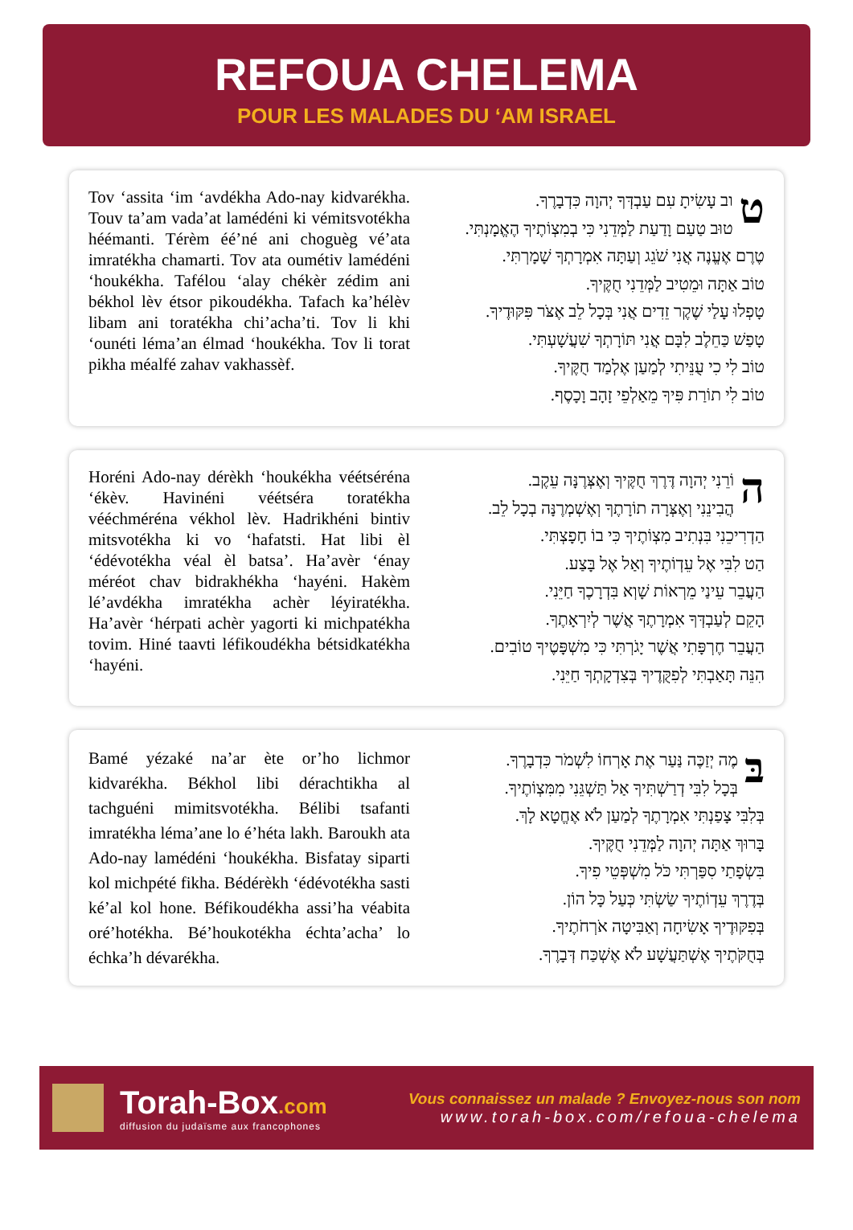REFOUA CHELEMA
POUR LES MALADES DU ‘AM ISRAEL
Tov ‘assita ‘im ‘avdékha Ado-nay kidvarékha. Touv ta’am vada’at lamédéni ki vémitsvotékha héémanti. Térèm éé’né ani choguèg vé’ata imratékha chamarti. Tov ata oumétiv lamédéni ‘houkékha. Tafélou ‘alay chékèr zédim ani békhol lèv étsor pikoudékha. Tafach ka’hélèv libam ani toratékha chi’acha’ti. Tov li khi ‘ounéti léma’an élmad ‘houkékha. Tov li torat pikha méalfé zahav vakhassèf.
טוב עָשִׂיתָ עִם עַבְדְּךָ יְהוָה כִּדְבָרֶךָ.
טוּב טַעַם וָדַעַת לַמְּדֵנִי כִּי בְמִצְוֹתֶיךָ הֶאֱמָנְתִּי.
טֶרֶם אֶעֱנֶה אֲנִי שֹׁגֵג וְעַתָּה אִמְרָתְךָ שָׁמָרְתִּי.
טוֹב אַתָּה וּמֵטִיב לַמְּדֵנִי חֻקֶּיךָ.
טָפְלוּ עָלַי שֶׁקֶר זֵדִים אֲנִי בְּכָל לֵב אֶצֹּר פִּקּוּדֶיךָ.
טָפַשׁ כַּחֵלֶב לִבָּם אֲנִי תּוֹרָתְךָ שִׁעֲשָׁעְתִּי.
טוֹב לִי כִי עֻנֵּיתִי לְמַעַן אֶלְמַד חֻקֶּיךָ.
טוֹב לִי תוֹרַת פִּיךָ מֵאַלְפֵי זָהָב וָכָסֶף.
Horéni Ado-nay dérèkh ‘houkékha véétséréna ‘ékèv. Havinéni véétséra toratékha vééchméréna vékhol lèv. Hadrikhéni bintiv mitsvotékha ki vo ‘hafatsti. Hat libi èl ‘édévotékha véal èl batsa’. Ha’avèr ‘énay méréot chav bidrakhékha ‘hayéni. Hakèm lé’avdékha imratékha achèr léyiratékha. Ha’avèr ‘hérpati achèr yagorti ki michpatékha tovim. Hiné taavti léfikoudékha bétsidkatékha ‘hayéni.
הוֹרֵנִי יְהוָה דֶּרֶךְ חֻקֶּיךָ וְאֶצְּרֶנָּה עֵקֶב.
הֲבִינֵנִי וְאֶצְּרָה תוֹרָתֶךָ וְאֶשְׁמְרֶנָּה בְכָל לֵב.
הַדְרִיכֵנִי בִּנְתִיב מִצְוֹתֶיךָ כִּי בוֹ חָפָצְתִּי.
הַט לִבִּי אֶל עֵדְוֹתֶיךָ וְאַל אֶל בָּצַע.
הַעֲבֵר עֵינַי מֵרְאוֹת שָׁוְא בִּדְרָכֶךָ חַיֵּנִי.
הָקֵם לְעַבְדְּךָ אִמְרָתֶךָ אֲשֶׁר לְיִרְאָתֶךָ.
הַעֲבֵר חֶרְפָּתִי אֲשֶׁר יָגֹרְתִּי כִּי מִשְׁפָּטֶיךָ טוֹבִים.
הִנֵּה תָּאַבְתִּי לְפִקֻּדֶיךָ בְּצִדְקָתְךָ חַיֵּנִי.
Bamé yézaké na’ar ète or’ho lichmor kidvarékha. Békhol libi dérachtikha al tachguéni mimitsvotékha. Bélibi tsafanti imratékha léma’ane lo é’héta lakh. Baroukh ata Ado-nay lamédéni ‘houkékha. Bisfatay siparti kol michpété fikha. Bédérèkh ‘édévotékha sasti ké’al kol hone. Béfikoudékha assi’ha véabita oré’hotékha. Bé’houkotékha échta’acha’ lo échka’h dévarékha.
בּ מֶה יְזַכֶּה נַּעַר אֶת אָרְחוֹ לִשְׁמֹר כִּדְבָרֶךָ.
בְּכָל לִבִּי דְרַשְׁתִּיךָ אַל תַּשְׁגֵּנִי מִמִּצְוֹתֶיךָ.
בְּלִבִּי צָפַנְתִּי אִמְרָתֶךָ לְמַעַן לֹא אֶחֱטָא לָךְ.
בָּרוּךְ אַתָּה יְהוָה לַמְּדֵנִי חֻקֶּיךָ.
בִּשְׂפָתַי סִפַּרְתִּי כֹּל מִשְׁפְּטֵי פִיךָ.
בְּדֶרֶךְ עֵדְוֹתֶיךָ שַׂשְׂתִּי כְּעַל כָּל הוֹן.
בְּפִקּוּדֶיךָ אָשִׂיחָה וְאַבִּיטָה אֹרְחֹתֶיךָ.
בְּחֻקֹּתֶיךָ אֶשְׁתַּעֲשָׁע לֹא אֶשְׁכַּח דְּבָרֶךָ.
Torah-Box.com
diffusion du judaïsme aux francophones
Vous connaissez un malade ? Envoyez-nous son nom
www.torah-box.com/refoua-chelema